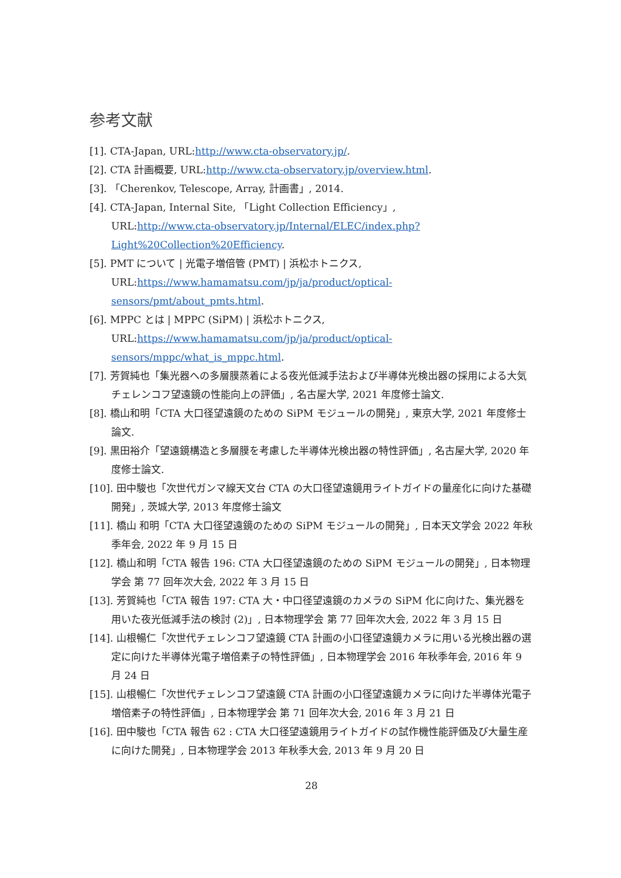参考文献
[1]. CTA-Japan, URL:http://www.cta-observatory.jp/.
[2]. CTA 計画概要, URL:http://www.cta-observatory.jp/overview.html.
[3]. 「Cherenkov, Telescope, Array, 計画書」, 2014.
[4]. CTA-Japan, Internal Site, 「Light Collection Efficiency」,
URL:http://www.cta-observatory.jp/Internal/ELEC/index.php?Light%20Collection%20Efficiency.
[5]. PMT について | 光電子増倍管 (PMT) | 浜松ホトニクス,
URL:https://www.hamamatsu.com/jp/ja/product/optical-sensors/pmt/about_pmts.html.
[6]. MPPC とは | MPPC (SiPM) | 浜松ホトニクス,
URL:https://www.hamamatsu.com/jp/ja/product/optical-sensors/mppc/what_is_mppc.html.
[7]. 芳賀純也「集光器への多層膜蒸着による夜光低減手法および半導体光検出器の採用による大気チェレンコフ望遠鏡の性能向上の評価」, 名古屋大学, 2021 年度修士論文.
[8]. 橋山和明「CTA 大口径望遠鏡のための SiPM モジュールの開発」, 東京大学, 2021 年度修士論文.
[9]. 黒田裕介「望遠鏡構造と多層膜を考慮した半導体光検出器の特性評価」, 名古屋大学, 2020 年度修士論文.
[10]. 田中駿也「次世代ガンマ線天文台 CTA の大口径望遠鏡用ライトガイドの量産化に向けた基礎開発」, 茨城大学, 2013 年度修士論文
[11]. 橋山 和明「CTA 大口径望遠鏡のための SiPM モジュールの開発」, 日本天文学会 2022 年秋季年会, 2022 年 9 月 15 日
[12]. 橋山和明「CTA 報告 196: CTA 大口径望遠鏡のための SiPM モジュールの開発」, 日本物理学会 第 77 回年次大会, 2022 年 3 月 15 日
[13]. 芳賀純也「CTA 報告 197: CTA 大・中口径望遠鏡のカメラの SiPM 化に向けた、集光器を用いた夜光低減手法の検討 (2)」, 日本物理学会 第 77 回年次大会, 2022 年 3 月 15 日
[14]. 山根暢仁「次世代チェレンコフ望遠鏡 CTA 計画の小口径望遠鏡カメラに用いる光検出器の選定に向けた半導体光電子増倍素子の特性評価」, 日本物理学会 2016 年秋季年会, 2016 年 9 月 24 日
[15]. 山根暢仁「次世代チェレンコフ望遠鏡 CTA 計画の小口径望遠鏡カメラに向けた半導体光電子増倍素子の特性評価」, 日本物理学会 第 71 回年次大会, 2016 年 3 月 21 日
[16]. 田中駿也「CTA 報告 62 : CTA 大口径望遠鏡用ライトガイドの試作機性能評価及び大量生産に向けた開発」, 日本物理学会 2013 年秋季大会, 2013 年 9 月 20 日
28